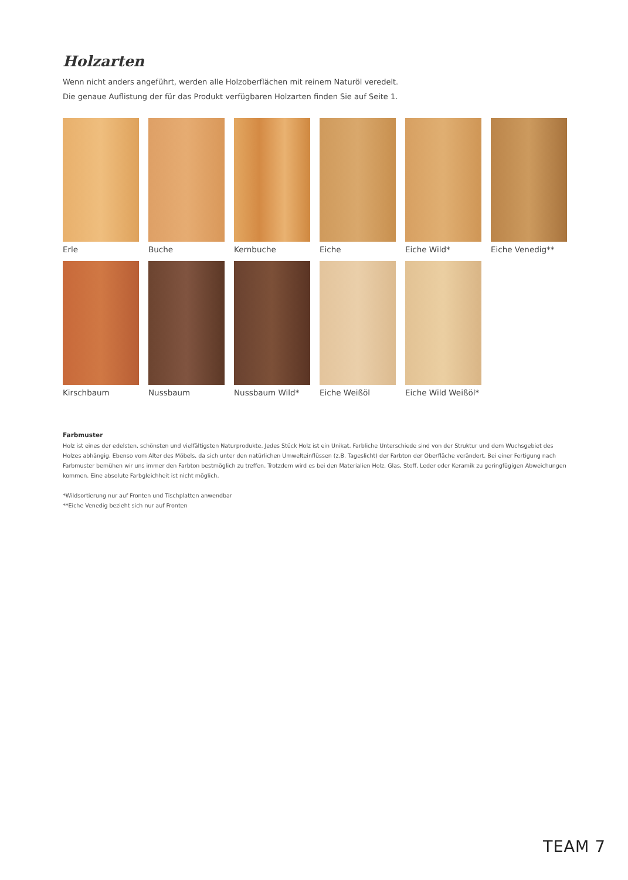Holzarten
Wenn nicht anders angeführt, werden alle Holzoberflächen mit reinem Naturöl veredelt.
Die genaue Auflistung der für das Produkt verfügbaren Holzarten finden Sie auf Seite 1.
Erle
Buche
Kernbuche
Eiche
Eiche Wild*
Eiche Venedig**
Kirschbaum
Nussbaum
Nussbaum Wild*
Eiche Weißöl
Eiche Wild Weißöl*
Farbmuster
Holz ist eines der edelsten, schönsten und vielfältigsten Naturprodukte. Jedes Stück Holz ist ein Unikat. Farbliche Unterschiede sind von der Struktur und dem Wuchsgebiet des Holzes abhängig. Ebenso vom Alter des Möbels, da sich unter den natürlichen Umwelteinflüssen (z.B. Tageslicht) der Farbton der Oberfläche verändert. Bei einer Fertigung nach Farbmuster bemühen wir uns immer den Farbton bestmöglich zu treffen. Trotzdem wird es bei den Materialien Holz, Glas, Stoff, Leder oder Keramik zu geringfügigen Abweichungen kommen. Eine absolute Farbgleichheit ist nicht möglich.
*Wildsortierung nur auf Fronten und Tischplatten anwendbar
**Eiche Venedig bezieht sich nur auf Fronten
TEAM 7